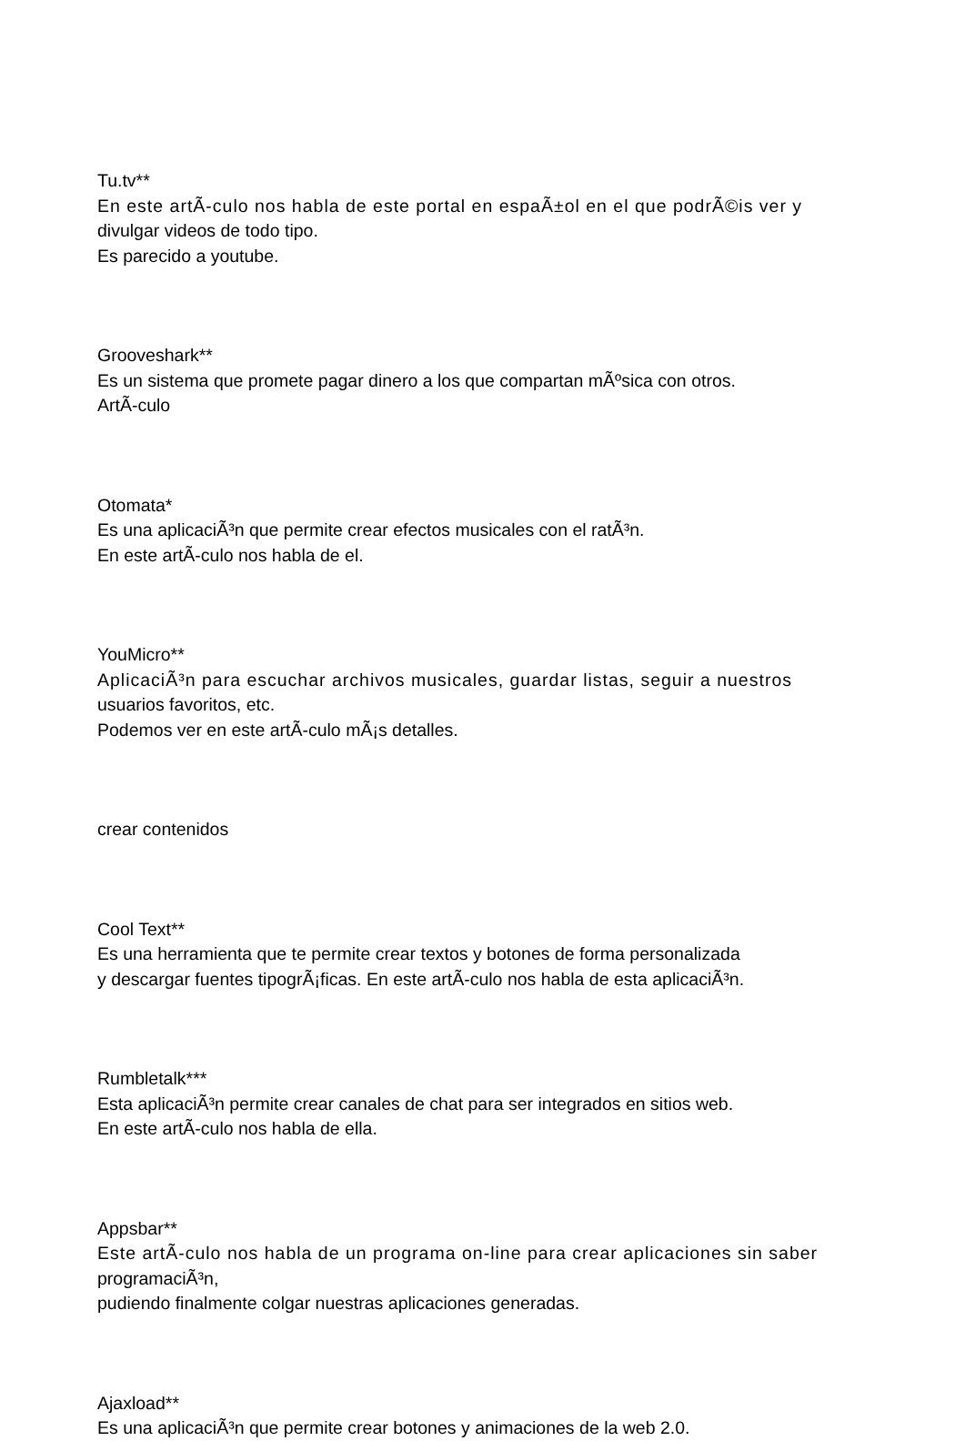Tu.tv**
En este artÃ-culo nos habla de este portal en espaÃ±ol en el que podrÃ©is ver y
divulgar videos de todo tipo.
Es parecido a youtube.
Grooveshark**
Es un sistema que promete pagar dinero a los que compartan mÃºsica con otros.
ArtÃ-culo
Otomata*
Es una aplicaciÃ³n que permite crear efectos musicales con el ratÃ³n.
En este artÃ-culo nos habla de el.
YouMicro**
AplicaciÃ³n para escuchar archivos musicales, guardar listas, seguir a nuestros
usuarios favoritos, etc.
Podemos ver en este artÃ-culo mÃ¡s detalles.
crear contenidos
Cool Text**
Es una herramienta que te permite crear textos y botones de forma personalizada
y descargar fuentes tipogrÃ¡ficas. En este artÃ-culo nos habla de esta aplicaciÃ³n.
Rumbletalk***
Esta aplicaciÃ³n permite crear canales de chat para ser integrados en sitios web.
En este artÃ-culo nos habla de ella.
Appsbar**
Este artÃ-culo nos habla de un programa on-line para crear aplicaciones sin saber
programaciÃ³n,
pudiendo finalmente colgar nuestras aplicaciones generadas.
Ajaxload**
Es una aplicaciÃ³n que permite crear botones y animaciones de la web 2.0.